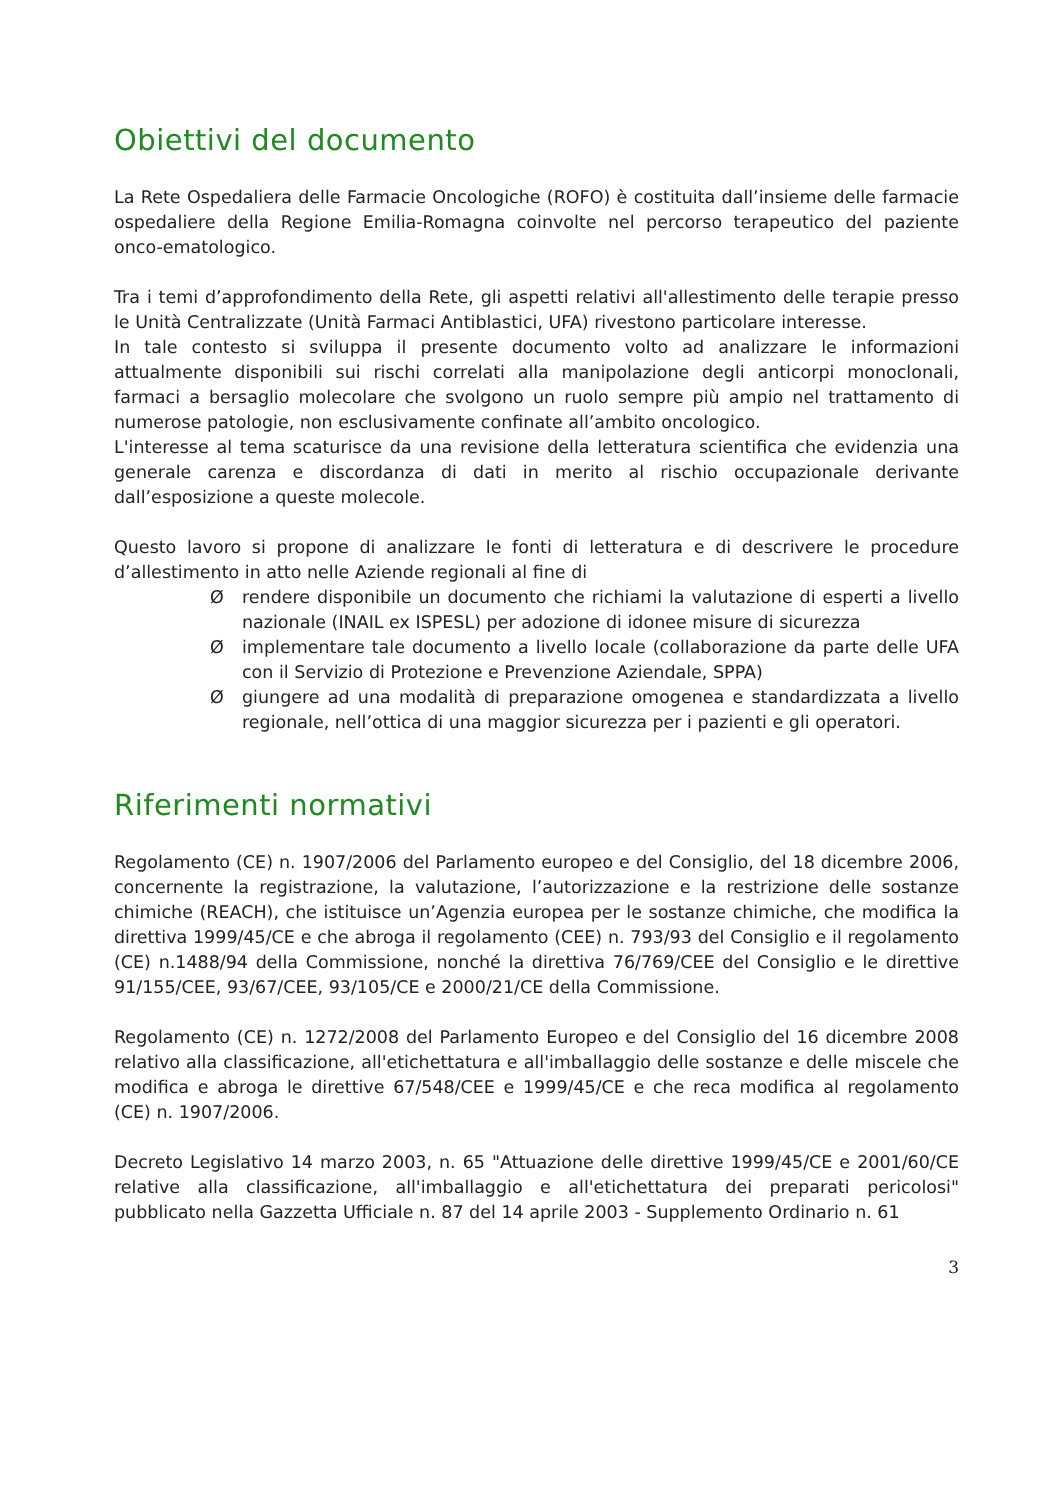Obiettivi del documento
La Rete Ospedaliera delle Farmacie Oncologiche (ROFO) è costituita dall’insieme delle farmacie ospedaliere della Regione Emilia-Romagna coinvolte nel percorso terapeutico del paziente onco-ematologico.
Tra i temi d’approfondimento della Rete, gli aspetti relativi all'allestimento delle terapie presso le Unità Centralizzate (Unità Farmaci Antiblastici, UFA) rivestono particolare interesse.
In tale contesto si sviluppa il presente documento volto ad analizzare le informazioni attualmente disponibili sui rischi correlati alla manipolazione degli anticorpi monoclonali, farmaci a bersaglio molecolare che svolgono un ruolo sempre più ampio nel trattamento di numerose patologie, non esclusivamente confinate all’ambito oncologico.
L'interesse al tema scaturisce da una revisione della letteratura scientifica che evidenzia una generale carenza e discordanza di dati in merito al rischio occupazionale derivante dall’esposizione a queste molecole.
Questo lavoro si propone di analizzare le fonti di letteratura e di descrivere le procedure d’allestimento in atto nelle Aziende regionali al fine di
Ørendere disponibile un documento che richiami la valutazione di esperti a livello nazionale (INAIL ex ISPESL) per adozione di idonee misure di sicurezza
Øimplementare tale documento a livello locale (collaborazione da parte delle UFA con il Servizio di Protezione e Prevenzione Aziendale, SPPA)
Øgiungere ad una modalità di preparazione omogenea e standardizzata a livello regionale, nell’ottica di una maggior sicurezza per i pazienti e gli operatori.
Riferimenti normativi
Regolamento (CE) n. 1907/2006 del Parlamento europeo e del Consiglio, del 18 dicembre 2006, concernente la registrazione, la valutazione, l’autorizzazione e la restrizione delle sostanze chimiche (REACH), che istituisce un’Agenzia europea per le sostanze chimiche, che modifica la direttiva 1999/45/CE e che abroga il regolamento (CEE) n. 793/93 del Consiglio e il regolamento (CE) n.1488/94 della Commissione, nonché la direttiva 76/769/CEE del Consiglio e le direttive 91/155/CEE, 93/67/CEE, 93/105/CE e 2000/21/CE della Commissione.
Regolamento (CE) n. 1272/2008 del Parlamento Europeo e del Consiglio del 16 dicembre 2008 relativo alla classificazione, all'etichettatura e all'imballaggio delle sostanze e delle miscele che modifica e abroga le direttive 67/548/CEE e 1999/45/CE e che reca modifica al regolamento (CE) n. 1907/2006.
Decreto Legislativo 14 marzo 2003, n. 65 "Attuazione delle direttive 1999/45/CE e 2001/60/CE relative alla classificazione, all'imballaggio e all'etichettatura dei preparati pericolosi" pubblicato nella Gazzetta Ufficiale n. 87 del 14 aprile 2003 - Supplemento Ordinario n. 61
3